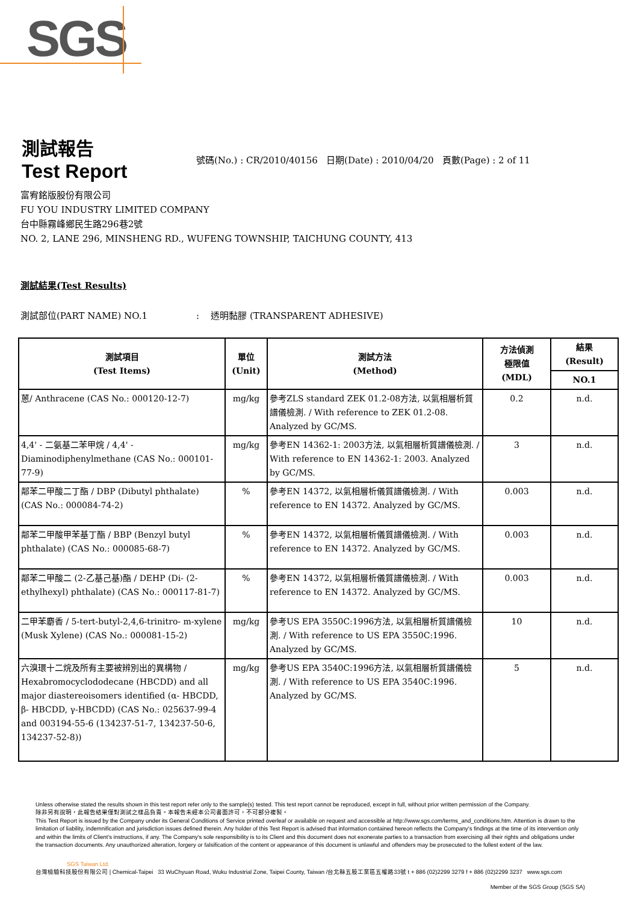SGS
測試報告
Test Report
號碼(No.) : CR/2010/40156 日期(Date) : 2010/04/20 頁數(Page) : 2 of 11
富宥銘版股份有限公司
FU YOU INDUSTRY LIMITED COMPANY
台中縣霧峰鄉民生路296巷2號
NO. 2, LANE 296, MINSHENG RD., WUFENG TOWNSHIP, TAICHUNG COUNTY, 413
測試結果(Test Results)
測試部位(PART NAME) NO.1 : 透明黏膠 (TRANSPARENT ADHESIVE)
| 測試項目 (Test Items) | 單位 (Unit) | 測試方法 (Method) | 方法偵測 極限值 (MDL) | 結果 (Result) |
| --- | --- | --- | --- | --- |
| | | | | NO.1 |
| 蒽/ Anthracene (CAS No.: 000120-12-7) | mg/kg | 參考ZLS standard ZEK 01.2-08方法, 以氣相層析質譜儀檢測. / With reference to ZEK 01.2-08. Analyzed by GC/MS. | 0.2 | n.d. |
| 4,4' - 二氨基二苯甲烷 / 4,4' -Diaminodiphenylmethane (CAS No.: 000101-77-9) | mg/kg | 參考EN 14362-1: 2003方法, 以氣相層析質譜儀檢測. / With reference to EN 14362-1: 2003. Analyzed by GC/MS. | 3 | n.d. |
| 鄰苯二甲酸二丁酯 / DBP (Dibutyl phthalate) (CAS No.: 000084-74-2) | % | 參考EN 14372, 以氣相層析儀質譜儀檢測. / With reference to EN 14372. Analyzed by GC/MS. | 0.003 | n.d. |
| 鄰苯二甲酸甲苯基丁酯 / BBP (Benzyl butyl phthalate) (CAS No.: 000085-68-7) | % | 參考EN 14372, 以氣相層析儀質譜儀檢測. / With reference to EN 14372. Analyzed by GC/MS. | 0.003 | n.d. |
| 鄰苯二甲酸二 (2-乙基己基)酯 / DEHP (Di- (2-ethylhexyl) phthalate) (CAS No.: 000117-81-7) | % | 參考EN 14372, 以氣相層析儀質譜儀檢測. / With reference to EN 14372. Analyzed by GC/MS. | 0.003 | n.d. |
| 二甲苯麝香 / 5-tert-butyl-2,4,6-trinitro- m-xylene (Musk Xylene) (CAS No.: 000081-15-2) | mg/kg | 參考US EPA 3550C:1996方法, 以氣相層析質譜儀檢測. / With reference to US EPA 3550C:1996. Analyzed by GC/MS. | 10 | n.d. |
| 六溴環十二烷及所有主要被辨別出的異構物 / Hexabromocyclododecane (HBCDD) and all major diastereoisomers identified (α- HBCDD, β- HBCDD, γ-HBCDD) (CAS No.: 025637-99-4 and 003194-55-6 (134237-51-7, 134237-50-6, 134237-52-8)) | mg/kg | 參考US EPA 3540C:1996方法, 以氣相層析質譜儀檢測. / With reference to US EPA 3540C:1996. Analyzed by GC/MS. | 5 | n.d. |
Unless otherwise stated the results shown in this test report refer only to the sample(s) tested. This test report cannot be reproduced, except in full, without prior written permission of the Company.
除非另有說明，此報告結果僅對測試之樣品負責。本報告未經本公司書面許可，不可部分複製。
This Test Report is issued by the Company under its General Conditions of Service printed overleaf or available on request and accessible at http://www.sgs.com/terms_and_conditions.htm. Attention is drawn to the limitation of liability, indemnification and jurisdiction issues defined therein. Any holder of this Test Report is advised that information contained hereon reflects the Company's findings at the time of its intervention only and within the limits of Client's instructions, if any. The Company's sole responsibility is to its Client and this document does not exonerate parties to a transaction from exercising all their rights and obligations under the transaction documents. Any unauthorized alteration, forgery or falsification of the content or appearance of this document is unlawful and offenders may be prosecuted to the fullest extent of the law.
SGS Taiwan Ltd.
台灣檢驗科技股份有限公司 | Chemical-Taipei 33 WuChyuan Road, Wuku Industrial Zone, Taipei County, Taiwan /台北縣五股工業區五權路33號 t + 886 (02)2299 3279 f + 886 (02)2299 3237 www.sgs.com
Member of the SGS Group (SGS SA)